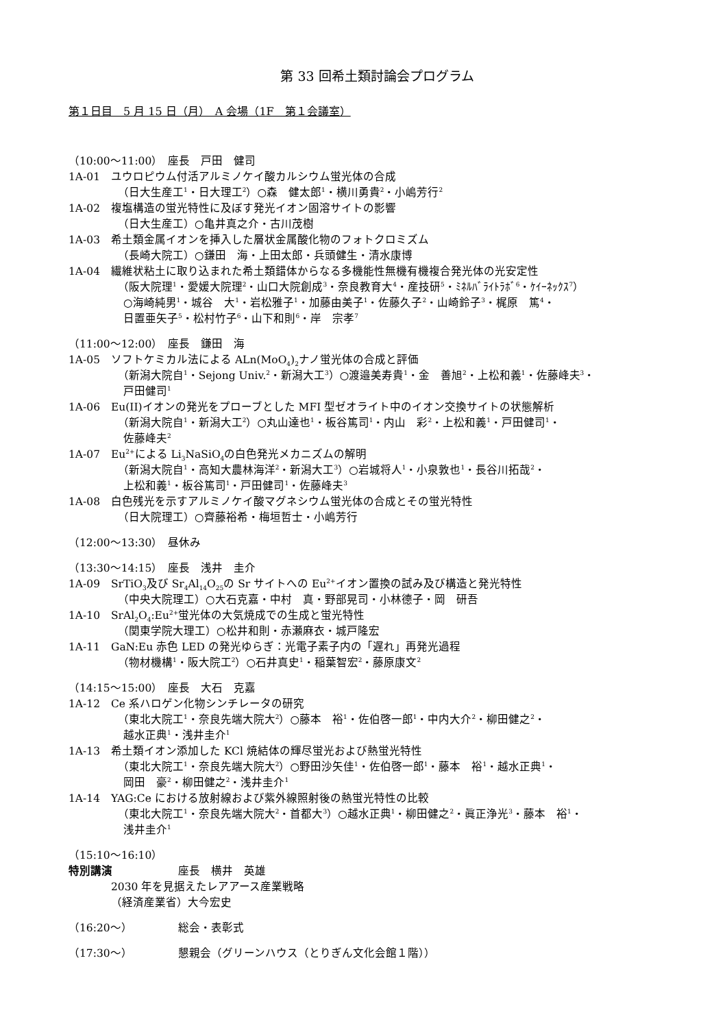第 33 回希土類討論会プログラム
第１日目　5 月 15 日（月）　A 会場（1F　第１会議室）
（10:00～11:00）　座長　戸田　健司
1A-01 ユウロピウム付活アルミノケイ酸カルシウム蛍光体の合成
（日大生産工<sup>1</sup>・日大理工<sup>2</sup>）○森　健太郎<sup>1</sup>・横川勇貴<sup>2</sup>・小嶋芳行<sup>2</sup>
1A-02 複塩構造の蛍光特性に及ぼす発光イオン固溶サイトの影響
（日大生産工）○亀井真之介・古川茂樹
1A-03 希土類金属イオンを挿入した層状金属酸化物のフォトクロミズム
（長崎大院工）○鎌田　海・上田太郎・兵頭健生・清水康博
1A-04 繊維状粘土に取り込まれた希土類錯体からなる多機能性無機有機複合発光体の光安定性
（阪大院理<sup>1</sup>・愛媛大院理<sup>2</sup>・山口大院創成<sup>3</sup>・奈良教育大<sup>4</sup>・産技研<sup>5</sup>・ﾐﾈﾙﾊﾞﾗｲﾄﾗﾎﾞ<sup>6</sup>・ｹｲｰﾈｯｸｽ<sup>7</sup>）
○海崎純男<sup>1</sup>・城谷　大<sup>1</sup>・岩松雅子<sup>1</sup>・加藤由美子<sup>1</sup>・佐藤久子<sup>2</sup>・山崎鈴子<sup>3</sup>・梶原　篤<sup>4</sup>・
日置亜矢子<sup>5</sup>・松村竹子<sup>6</sup>・山下和則<sup>6</sup>・岸　宗孝<sup>7</sup>
（11:00～12:00）　座長　鎌田　海
1A-05 ソフトケミカル法による ALn(MoO<sub>4</sub>)<sub>2</sub>ナノ蛍光体の合成と評価
（新潟大院自<sup>1</sup>・Sejong Univ.<sup>2</sup>・新潟大工<sup>3</sup>）○渡邉美寿貴<sup>1</sup>・金　善旭<sup>2</sup>・上松和義<sup>1</sup>・佐藤峰夫<sup>3</sup>・
戸田健司<sup>1</sup>
1A-06 Eu(II)イオンの発光をプローブとした MFI 型ゼオライト中のイオン交換サイトの状態解析
（新潟大院自<sup>1</sup>・新潟大工<sup>2</sup>）○丸山達也<sup>1</sup>・板谷篤司<sup>1</sup>・内山　彩<sup>2</sup>・上松和義<sup>1</sup>・戸田健司<sup>1</sup>・
佐藤峰夫<sup>2</sup>
1A-07 Eu<sup>2+</sup>による Li<sub>3</sub>NaSiO<sub>4</sub>の白色発光メカニズムの解明
（新潟大院自<sup>1</sup>・高知大農林海洋<sup>2</sup>・新潟大工<sup>3</sup>）○岩城将人<sup>1</sup>・小泉敦也<sup>1</sup>・長谷川拓哉<sup>2</sup>・
上松和義<sup>1</sup>・板谷篤司<sup>1</sup>・戸田健司<sup>1</sup>・佐藤峰夫<sup>3</sup>
1A-08 白色残光を示すアルミノケイ酸マグネシウム蛍光体の合成とその蛍光特性
（日大院理工）○齊藤裕希・梅垣哲士・小嶋芳行
（12:00～13:30）　昼休み
（13:30～14:15）　座長　浅井　圭介
1A-09 SrTiO<sub>3</sub>及び Sr<sub>4</sub>Al<sub>14</sub>O<sub>25</sub>の Sr サイトへの Eu<sup>2+</sup>イオン置換の試み及び構造と発光特性
（中央大院理工）○大石克嘉・中村　真・野部晃司・小林德子・岡　研吾
1A-10 SrAl<sub>2</sub>O<sub>4</sub>:Eu<sup>2+</sup>蛍光体の大気焼成での生成と蛍光特性
（関東学院大理工）○松井和則・赤瀬麻衣・城戸隆宏
1A-11 GaN:Eu 赤色 LED の発光ゆらぎ：光電子素子内の「遅れ」再発光過程
（物材機構<sup>1</sup>・阪大院工<sup>2</sup>）○石井真史<sup>1</sup>・稲葉智宏<sup>2</sup>・藤原康文<sup>2</sup>
（14:15～15:00）　座長　大石　克嘉
1A-12 Ce 系ハロゲン化物シンチレータの研究
（東北大院工<sup>1</sup>・奈良先端大院大<sup>2</sup>）○藤本　裕<sup>1</sup>・佐伯啓一郎<sup>1</sup>・中内大介<sup>2</sup>・柳田健之<sup>2</sup>・
越水正典<sup>1</sup>・浅井圭介<sup>1</sup>
1A-13 希土類イオン添加した KCl 焼結体の輝尽蛍光および熱蛍光特性
（東北大院工<sup>1</sup>・奈良先端大院大<sup>2</sup>）○野田沙矢佳<sup>1</sup>・佐伯啓一郎<sup>1</sup>・藤本　裕<sup>1</sup>・越水正典<sup>1</sup>・
岡田　豪<sup>2</sup>・柳田健之<sup>2</sup>・浅井圭介<sup>1</sup>
1A-14 YAG:Ce における放射線および紫外線照射後の熱蛍光特性の比較
（東北大院工<sup>1</sup>・奈良先端大院大<sup>2</sup>・首都大<sup>3</sup>）○越水正典<sup>1</sup>・柳田健之<sup>2</sup>・眞正浄光<sup>3</sup>・藤本　裕<sup>1</sup>・
浅井圭介<sup>1</sup>
（15:10～16:10）
特別講演 座長　横井　英雄
2030 年を見据えたレアアース産業戦略
（経済産業省）大今宏史
（16:20～） 総会・表彰式
（17:30～） 懇親会（グリーンハウス（とりぎん文化会館１階））